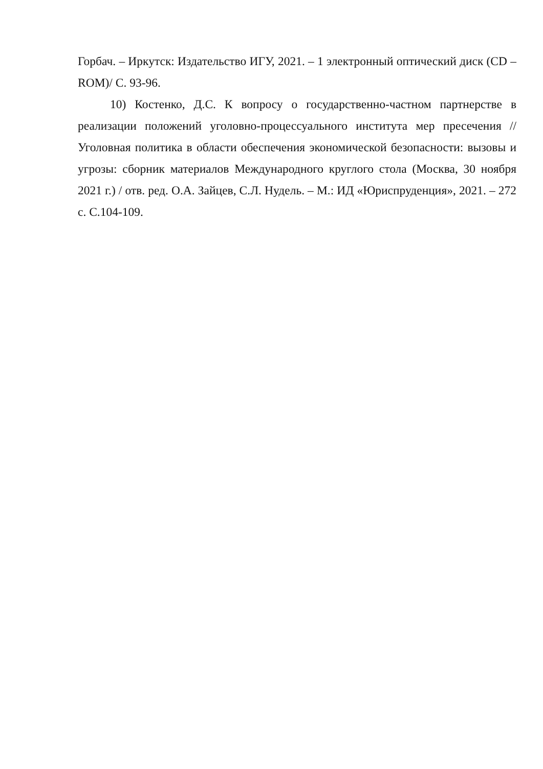Горбач. – Иркутск: Издательство ИГУ, 2021. – 1 электронный оптический диск (CD – ROM)/ С. 93-96.
10) Костенко, Д.С. К вопросу о государственно-частном партнерстве в реализации положений уголовно-процессуального института мер пресечения // Уголовная политика в области обеспечения экономической безопасности: вызовы и угрозы: сборник материалов Международного круглого стола (Москва, 30 ноября 2021 г.) / отв. ред. О.А. Зайцев, С.Л. Нудель. – М.: ИД «Юриспруденция», 2021. – 272 с. С.104-109.